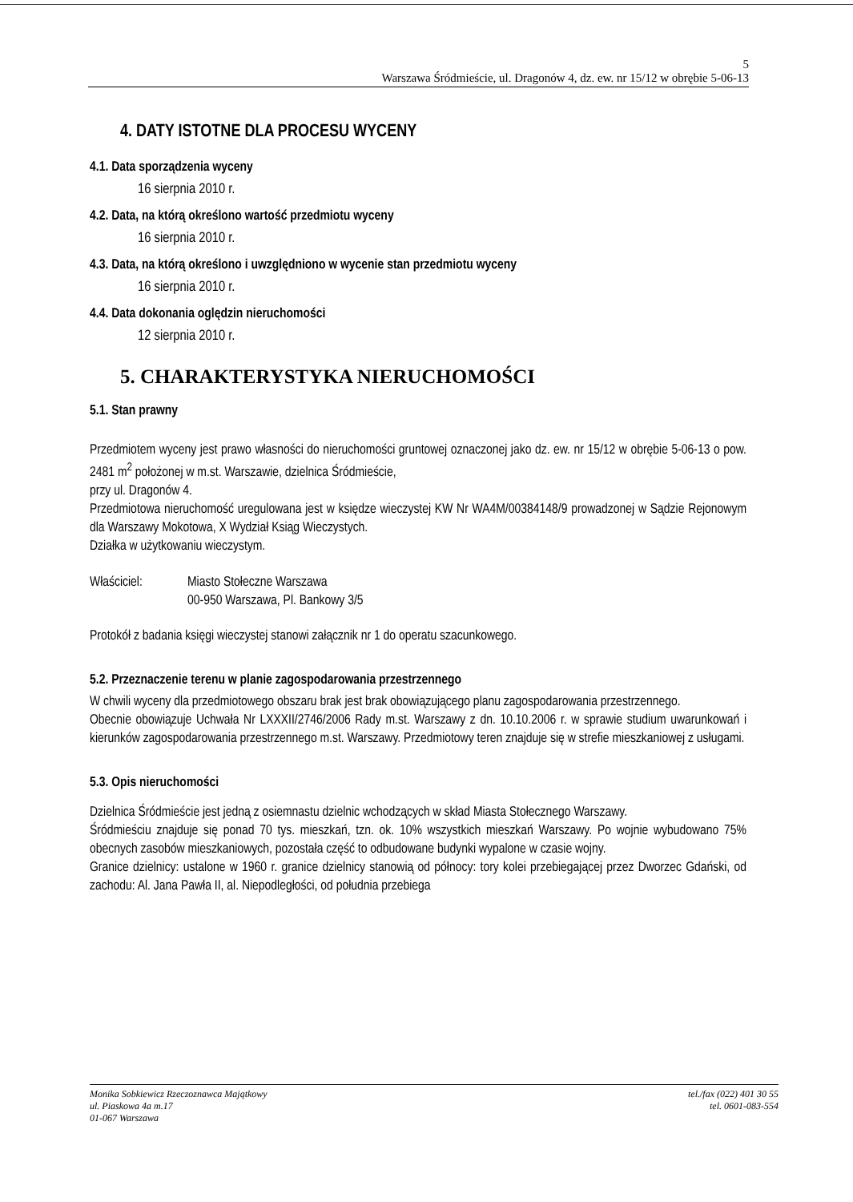5
Warszawa Śródmieście, ul. Dragonów 4, dz. ew. nr 15/12 w obrębie 5-06-13
4. DATY ISTOTNE DLA PROCESU WYCENY
4.1. Data sporządzenia wyceny
16 sierpnia 2010 r.
4.2. Data, na którą określono wartość przedmiotu wyceny
16 sierpnia 2010 r.
4.3. Data, na którą określono i uwzględniono w wycenie stan przedmiotu wyceny
16 sierpnia 2010 r.
4.4. Data dokonania oględzin nieruchomości
12 sierpnia 2010 r.
5. CHARAKTERYSTYKA NIERUCHOMOŚCI
5.1. Stan prawny
Przedmiotem wyceny jest prawo własności do nieruchomości gruntowej oznaczonej jako dz. ew. nr 15/12 w obrębie 5-06-13 o pow. 2481 m<sup>2</sup> położonej w m.st. Warszawie, dzielnica Śródmieście,
przy ul. Dragonów 4.
Przedmiotowa nieruchomość uregulowana jest w księdze wieczystej KW Nr WA4M/00384148/9 prowadzonej w Sądzie Rejonowym dla Warszawy Mokotowa, X Wydział Ksiąg Wieczystych.
Działka w użytkowaniu wieczystym.
Właściciel: Miasto Stołeczne Warszawa
00-950 Warszawa, Pl. Bankowy 3/5
Protokół z badania księgi wieczystej stanowi załącznik nr 1 do operatu szacunkowego.
5.2. Przeznaczenie terenu w planie zagospodarowania przestrzennego
W chwili wyceny dla przedmiotowego obszaru brak jest brak obowiązującego planu zagospodarowania przestrzennego.
Obecnie obowiązuje Uchwała Nr LXXXII/2746/2006 Rady m.st. Warszawy z dn. 10.10.2006 r. w sprawie studium uwarunkowań i kierunków zagospodarowania przestrzennego m.st. Warszawy. Przedmiotowy teren znajduje się w strefie mieszkaniowej z usługami.
5.3. Opis nieruchomości
Dzielnica Śródmieście jest jedną z osiemnastu dzielnic wchodzących w skład Miasta Stołecznego Warszawy.
Śródmieściu znajduje się ponad 70 tys. mieszkań, tzn. ok. 10% wszystkich mieszkań Warszawy. Po wojnie wybudowano 75% obecnych zasobów mieszkaniowych, pozostała część to odbudowane budynki wypalone w czasie wojny.
Granice dzielnicy: ustalone w 1960 r. granice dzielnicy stanowią od północy: tory kolei przebiegającej przez Dworzec Gdański, od zachodu: Al. Jana Pawła II, al. Niepodległości, od południa przebiega
Monika Sobkiewicz Rzeczoznawca Majątkowy
ul. Piaskowa 4a m.17
01-067 Warszawa
tel./fax (022) 401 30 55
tel. 0601-083-554